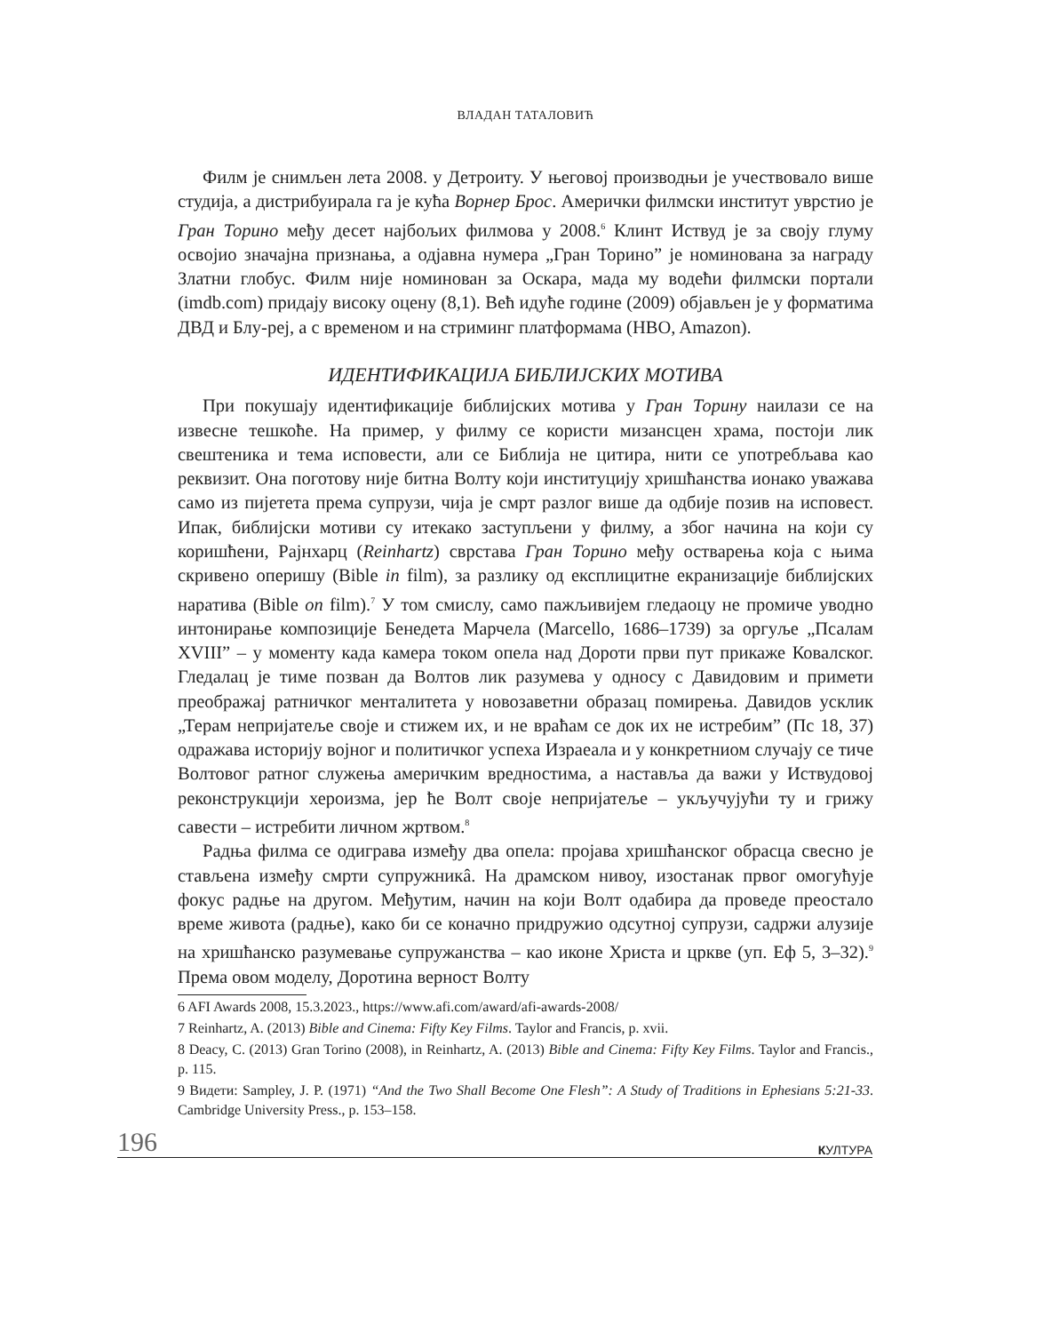ВЛАДАН ТАТАЛОВИЋ
Филм је снимљен лета 2008. у Детроиту. У његовој производњи је учествовало више студија, а дистрибуирала га је кућа Ворнер Брос. Амерички филмски институт уврстио је Гран Торино међу десет најбољих филмова у 2008.<sup>6</sup> Клинт Иствуд је за своју глуму освојио значајна признања, а одјавна нумера „Гран Торино” је номинована за награду Златни глобус. Филм није номинован за Оскара, мада му водећи филмски портали (imdb.com) придају високу оцену (8,1). Већ идуће године (2009) објављен је у форматима ДВД и Блу-реј, а с временом и на стриминг платформама (HBO, Amazon).
ИДЕНТИФИКАЦИЈА БИБЛИЈСКИХ МОТИВА
При покушају идентификације библијских мотива у Гран Торину наилази се на извесне тешкоће. На пример, у филму се користи мизансцен храма, постоји лик свештеника и тема исповести, али се Библија не цитира, нити се употребљава као реквизит. Она поготову није битна Волту који институцију хришћанства ионако уважава само из пијетета према супрузи, чија је смрт разлог више да одбије позив на исповест. Ипак, библијски мотиви су итекако заступљени у филму, а због начина на који су коришћени, Рајнхарц (Reinhartz) сврстава Гран Торино међу остварења која с њима скривено оперишу (Bible in film), за разлику од експлицитне екранизације библијских наратива (Bible on film).<sup>7</sup> У том смислу, само пажљивијем гледаоцу не промиче уводно интонирање композиције Бенедета Марчела (Marcello, 1686–1739) за оргуље „Псалам XVIII” – у моменту када камера током опела над Дороти први пут прикаже Ковалског. Гледалац је тиме позван да Волтов лик разумева у односу с Давидовим и примети преображај ратничког менталитета у новозаветни образац помирења. Давидов усклик „Терам непријатеље своје и стижем их, и не враћам се док их не истребим” (Пс 18, 37) одражава историју војног и политичког успеха Израеала и у конкретниом случају се тиче Волтовог ратног служења америчким вредностима, а наставља да важи у Иствудовој реконструкцији хероизма, јер ће Волт своје непријатеље – укључујући ту и грижу савести – истребити личном жртвом.<sup>8</sup>
Радња филма се одиграва између два опела: пројава хришћанског обрасца свесно је стављена између смрти супружникâ. На драмском нивоу, изостанак првог омогућује фокус радње на другом. Међутим, начин на који Волт одабира да проведе преостало време живота (радње), како би се коначно придружио одсутној супрузи, садржи алузије на хришћанско разумевање супружанства – као иконе Христа и цркве (уп. Еф 5, 3–32).<sup>9</sup> Према овом моделу, Доротина верност Волту
6 AFI Awards 2008, 15.3.2023., https://www.afi.com/award/afi-awards-2008/
7 Reinhartz, A. (2013) Bible and Cinema: Fifty Key Films. Taylor and Francis, p. xvii.
8 Deacy, C. (2013) Gran Torino (2008), in Reinhartz, A. (2013) Bible and Cinema: Fifty Key Films. Taylor and Francis., p. 115.
9 Видети: Sampley, J. P. (1971) “And the Two Shall Become One Flesh”: A Study of Traditions in Ephesians 5:21-33. Cambridge University Press., p. 153–158.
196 КУЛТУРА